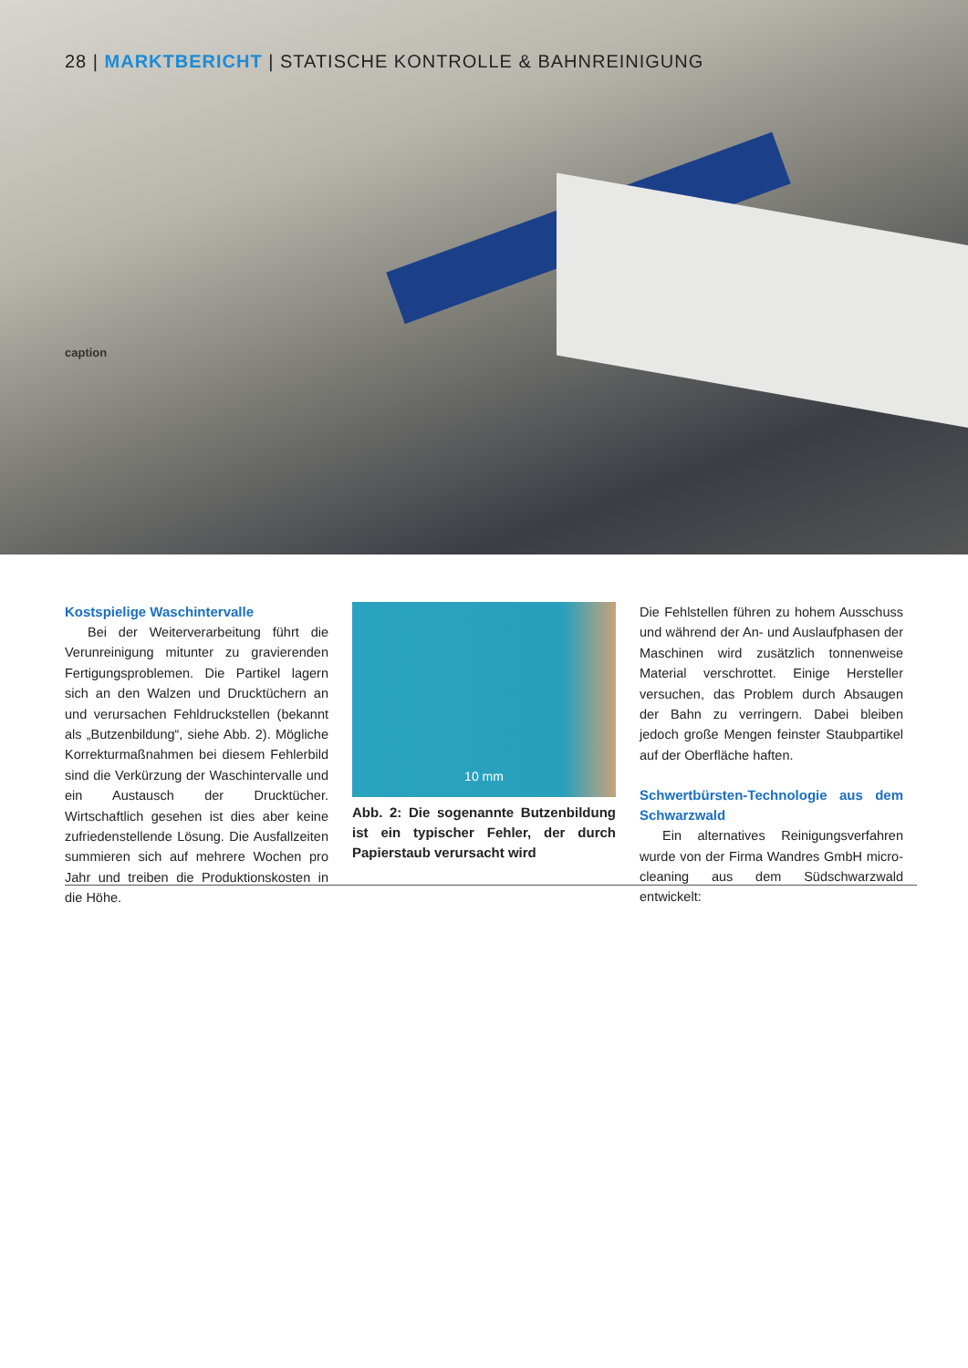28 | MARKTBERICHT | STATISCHE KONTROLLE & BAHNREINIGUNG
caption
Kostspielige Waschintervalle
Bei der Weiterverarbeitung führt die Verunreinigung mitunter zu gravierenden Fertigungsproblemen. Die Partikel lagern sich an den Walzen und Drucktüchern an und verursachen Fehldruckstellen (bekannt als „Butzenbildung“, siehe Abb. 2). Mögliche Korrekturmaßnahmen bei diesem Fehlerbild sind die Verkürzung der Waschintervalle und ein Austausch der Drucktücher. Wirtschaftlich gesehen ist dies aber keine zufriedenstellende Lösung. Die Ausfallzeiten summieren sich auf mehrere Wochen pro Jahr und treiben die Produktionskosten in die Höhe.
10 mm
Abb. 2: Die sogenannte Butzenbildung ist ein typischer Fehler, der durch Papierstaub verursacht wird
Die Fehlstellen führen zu hohem Ausschuss und während der An- und Auslaufphasen der Maschinen wird zusätzlich tonnenweise Material verschrottet. Einige Hersteller versuchen, das Problem durch Absaugen der Bahn zu verringern. Dabei bleiben jedoch große Mengen feinster Staubpartikel auf der Oberfläche haften.
Schwertbürsten-Technologie aus dem Schwarzwald
Ein alternatives Reinigungsverfahren wurde von der Firma Wandres GmbH micro-cleaning aus dem Südschwarzwald entwickelt: